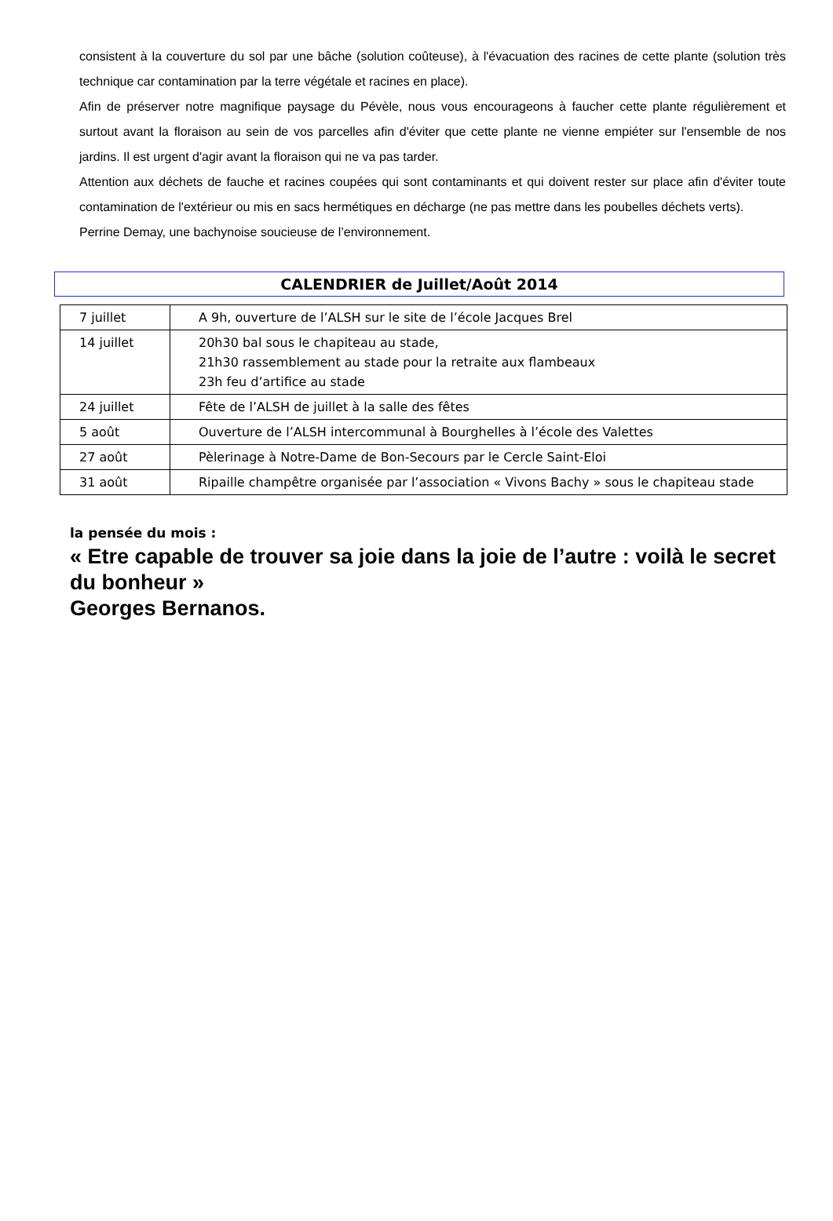consistent à la couverture du sol par une bâche (solution coûteuse), à l'évacuation des racines de cette plante (solution très technique car contamination par la terre végétale et racines en place).
Afin de préserver notre magnifique paysage du Pévèle, nous vous encourageons à faucher cette plante régulièrement et surtout avant la floraison au sein de vos parcelles afin d'éviter que cette plante ne vienne empiéter sur l'ensemble de nos jardins. Il est urgent d'agir avant la floraison qui ne va pas tarder.
Attention aux déchets de fauche et racines coupées qui sont contaminants et qui doivent rester sur place afin d'éviter toute contamination de l'extérieur ou mis en sacs hermétiques en décharge (ne pas mettre dans les poubelles déchets verts).
Perrine Demay, une bachynoise soucieuse de l’environnement.
CALENDRIER de Juillet/Août 2014
| 7 juillet | A 9h, ouverture de l’ALSH sur le site de l’école Jacques Brel |
| 14 juillet | 20h30 bal sous le chapiteau au stade, 21h30 rassemblement au stade pour la retraite aux flambeaux 23h feu d’artifice au stade |
| 24 juillet | Fête de l’ALSH de juillet à la salle des fêtes |
| 5 août | Ouverture de l’ALSH intercommunal à Bourghelles à l’école des Valettes |
| 27 août | Pèlerinage à Notre-Dame de Bon-Secours par le Cercle Saint-Eloi |
| 31 août | Ripaille champêtre organisée par l’association « Vivons Bachy » sous le chapiteau stade |
la pensée du mois :
« Etre capable de trouver sa joie dans la joie de l’autre : voilà le secret du bonheur »
Georges Bernanos.